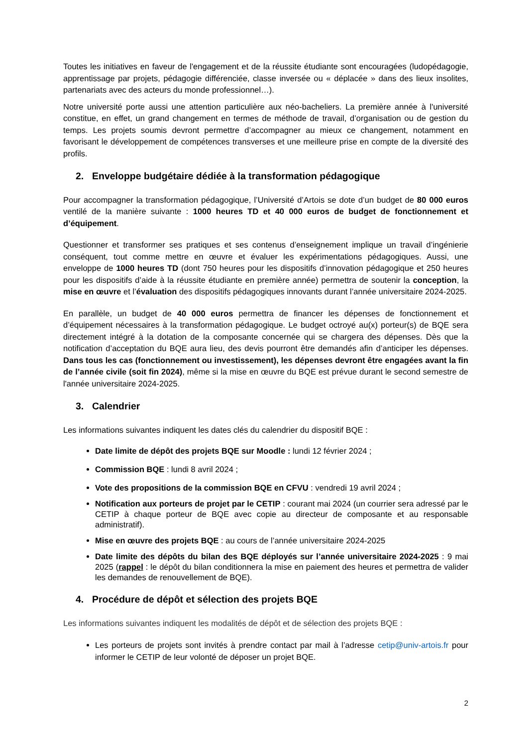Toutes les initiatives en faveur de l'engagement et de la réussite étudiante sont encouragées (ludopédagogie, apprentissage par projets, pédagogie différenciée, classe inversée ou « déplacée » dans des lieux insolites, partenariats avec des acteurs du monde professionnel…).
Notre université porte aussi une attention particulière aux néo-bacheliers. La première année à l'université constitue, en effet, un grand changement en termes de méthode de travail, d’organisation ou de gestion du temps. Les projets soumis devront permettre d’accompagner au mieux ce changement, notamment en favorisant le développement de compétences transverses et une meilleure prise en compte de la diversité des profils.
2. Enveloppe budgétaire dédiée à la transformation pédagogique
Pour accompagner la transformation pédagogique, l’Université d’Artois se dote d’un budget de 80 000 euros ventilé de la manière suivante : 1000 heures TD et 40 000 euros de budget de fonctionnement et d’équipement.
Questionner et transformer ses pratiques et ses contenus d’enseignement implique un travail d’ingénierie conséquent, tout comme mettre en œuvre et évaluer les expérimentations pédagogiques. Aussi, une enveloppe de 1000 heures TD (dont 750 heures pour les dispositifs d’innovation pédagogique et 250 heures pour les dispositifs d’aide à la réussite étudiante en première année) permettra de soutenir la conception, la mise en œuvre et l’évaluation des dispositifs pédagogiques innovants durant l’année universitaire 2024-2025.
En parallèle, un budget de 40 000 euros permettra de financer les dépenses de fonctionnement et d’équipement nécessaires à la transformation pédagogique. Le budget octroyé au(x) porteur(s) de BQE sera directement intégré à la dotation de la composante concernée qui se chargera des dépenses. Dès que la notification d’acceptation du BQE aura lieu, des devis pourront être demandés afin d’anticiper les dépenses. Dans tous les cas (fonctionnement ou investissement), les dépenses devront être engagées avant la fin de l’année civile (soit fin 2024), même si la mise en œuvre du BQE est prévue durant le second semestre de l'année universitaire 2024-2025.
3. Calendrier
Les informations suivantes indiquent les dates clés du calendrier du dispositif BQE :
Date limite de dépôt des projets BQE sur Moodle : lundi 12 février 2024 ;
Commission BQE : lundi 8 avril 2024 ;
Vote des propositions de la commission BQE en CFVU : vendredi 19 avril 2024 ;
Notification aux porteurs de projet par le CETIP : courant mai 2024 (un courrier sera adressé par le CETIP à chaque porteur de BQE avec copie au directeur de composante et au responsable administratif).
Mise en œuvre des projets BQE : au cours de l’année universitaire 2024-2025
Date limite des dépôts du bilan des BQE déployés sur l’année universitaire 2024-2025 : 9 mai 2025 (rappel : le dépôt du bilan conditionnera la mise en paiement des heures et permettra de valider les demandes de renouvellement de BQE).
4. Procédure de dépôt et sélection des projets BQE
Les informations suivantes indiquent les modalités de dépôt et de sélection des projets BQE :
Les porteurs de projets sont invités à prendre contact par mail à l’adresse cetip@univ-artois.fr pour informer le CETIP de leur volonté de déposer un projet BQE.
2